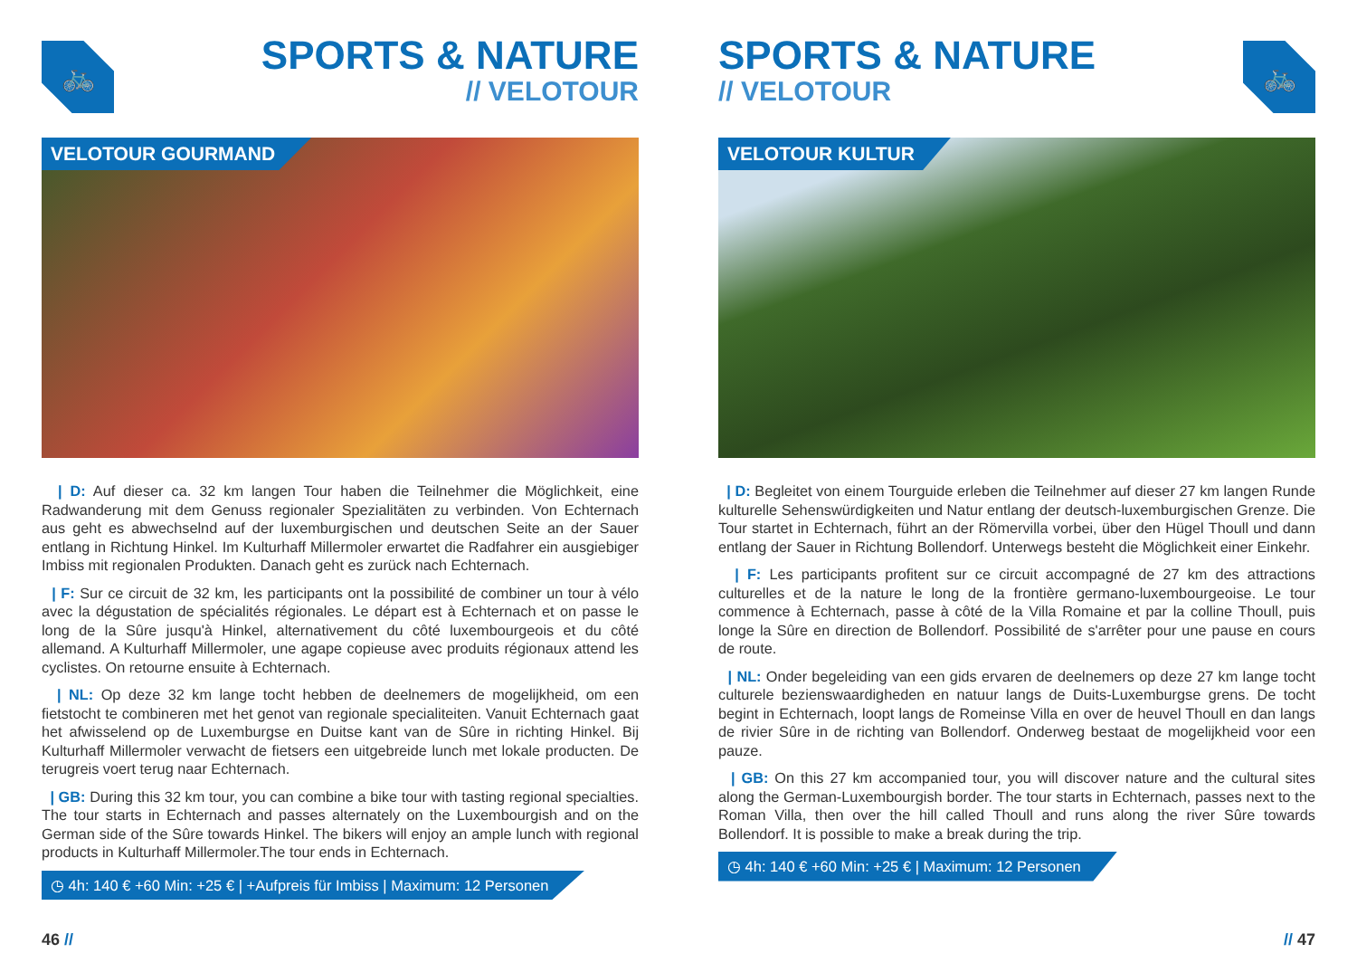🚲
SPORTS & NATURE
// VELOTOUR
VELOTOUR GOURMAND
| D: Auf dieser ca. 32 km langen Tour haben die Teilnehmer die Möglichkeit, eine Radwanderung mit dem Genuss regionaler Spezialitäten zu verbinden. Von Echternach aus geht es abwechselnd auf der luxemburgischen und deutschen Seite an der Sauer entlang in Richtung Hinkel. Im Kulturhaff Millermoler erwartet die Radfahrer ein ausgiebiger Imbiss mit regionalen Produkten. Danach geht es zurück nach Echternach.
| F: Sur ce circuit de 32 km, les participants ont la possibilité de combiner un tour à vélo avec la dégustation de spécialités régionales. Le départ est à Echternach et on passe le long de la Sûre jusqu'à Hinkel, alternativement du côté luxembourgeois et du côté allemand. A Kulturhaff Millermoler, une agape copieuse avec produits régionaux attend les cyclistes. On retourne ensuite à Echternach.
| NL: Op deze 32 km lange tocht hebben de deelnemers de mogelijkheid, om een fietstocht te combineren met het genot van regionale specialiteiten. Vanuit Echternach gaat het afwisselend op de Luxemburgse en Duitse kant van de Sûre in richting Hinkel. Bij Kulturhaff Millermoler verwacht de fietsers een uitgebreide lunch met lokale producten. De terugreis voert terug naar Echternach.
| GB: During this 32 km tour, you can combine a bike tour with tasting regional specialties. The tour starts in Echternach and passes alternately on the Luxembourgish and on the German side of the Sûre towards Hinkel. The bikers will enjoy an ample lunch with regional products in Kulturhaff Millermoler.The tour ends in Echternach.
◷ 4h: 140 € +60 Min: +25 € | +Aufpreis für Imbiss | Maximum: 12 Personen
46 //
🚲
SPORTS & NATURE
// VELOTOUR
VELOTOUR KULTUR
| D: Begleitet von einem Tourguide erleben die Teilnehmer auf dieser 27 km langen Runde kulturelle Sehenswürdigkeiten und Natur entlang der deutsch-luxemburgischen Grenze. Die Tour startet in Echternach, führt an der Römervilla vorbei, über den Hügel Thoull und dann entlang der Sauer in Richtung Bollendorf. Unterwegs besteht die Möglichkeit einer Einkehr.
| F: Les participants profitent sur ce circuit accompagné de 27 km des attractions culturelles et de la nature le long de la frontière germano-luxembourgeoise. Le tour commence à Echternach, passe à côté de la Villa Romaine et par la colline Thoull, puis longe la Sûre en direction de Bollendorf. Possibilité de s'arrêter pour une pause en cours de route.
| NL: Onder begeleiding van een gids ervaren de deelnemers op deze 27 km lange tocht culturele bezienswaardigheden en natuur langs de Duits-Luxemburgse grens. De tocht begint in Echternach, loopt langs de Romeinse Villa en over de heuvel Thoull en dan langs de rivier Sûre in de richting van Bollendorf. Onderweg bestaat de mogelijkheid voor een pauze.
| GB: On this 27 km accompanied tour, you will discover nature and the cultural sites along the German-Luxembourgish border. The tour starts in Echternach, passes next to the Roman Villa, then over the hill called Thoull and runs along the river Sûre towards Bollendorf. It is possible to make a break during the trip.
◷ 4h: 140 € +60 Min: +25 € | Maximum: 12 Personen
// 47